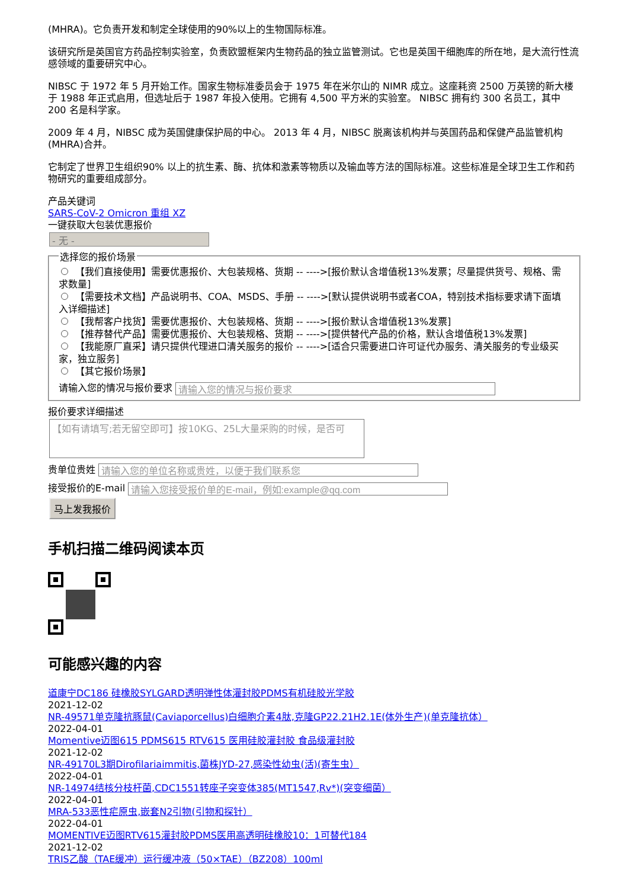(MHRA)。它负责开发和制定全球使用的90%以上的生物国际标准。
该研究所是英国官方药品控制实验室，负责欧盟框架内生物药品的独立监管测试。它也是英国干细胞库的所在地，是大流行性流感领域的重要研究中心。
NIBSC 于 1972 年 5 月开始工作。国家生物标准委员会于 1975 年在米尔山的 NIMR 成立。这座耗资 2500 万英镑的新大楼于 1988 年正式启用，但选址后于 1987 年投入使用。它拥有 4,500 平方米的实验室。 NIBSC 拥有约 300 名员工，其中 200 名是科学家。
2009 年 4 月，NIBSC 成为英国健康保护局的中心。 2013 年 4 月，NIBSC 脱离该机构并与英国药品和保健产品监管机构 (MHRA)合并。
它制定了世界卫生组织90% 以上的抗生素、酶、抗体和激素等物质以及输血等方法的国际标准。这些标准是全球卫生工作和药物研究的重要组成部分。
产品关键词
SARS-CoV-2 Omicron 重组 XZ
一键获取大包装优惠报价
- 无 -
选择您的报价场景
【我们直接使用】需要优惠报价、大包装规格、货期 -- ---->[报价默认含增值税13%发票；尽量提供货号、规格、需求数量]
【需要技术文档】产品说明书、COA、MSDS、手册 -- ---->[默认提供说明书或者COA，特别技术指标要求请下面填入详细描述]
【我帮客户找货】需要优惠报价、大包装规格、货期 -- ---->[报价默认含增值税13%发票]
【推荐替代产品】需要优惠报价、大包装规格、货期 -- ---->[提供替代产品的价格，默认含增值税13%发票]
【我能原厂直采】请只提供代理进口清关服务的报价 -- ---->[适合只需要进口许可证代办服务、清关服务的专业级买家，独立服务]
【其它报价场景】
请输入您的情况与报价要求
报价要求详细描述
【如有请填写;若无留空即可】按10KG、25L大量采购的时候，是否可
贵单位贵姓
接受报价的E-mail
马上发我报价
手机扫描二维码阅读本页
可能感兴趣的内容
道康宁DC186 硅橡胶SYLGARD透明弹性体灌封胶PDMS有机硅胶光学胶
2021-12-02
NR-49571单克隆抗豚鼠(Caviaporcellus)白细胞介素4肽,克隆GP22.21H2.1E(体外生产)(单克隆抗体）
2022-04-01
Momentive迈图615 PDMS615 RTV615 医用硅胶灌封胶 食品级灌封胶
2021-12-02
NR-49170L3期Dirofilariaimmitis,菌株JYD-27,感染性幼虫(活)(寄生虫）
2022-04-01
NR-14974结核分枝杆菌,CDC1551转座子突变体385(MT1547,Rv*)(突变细菌）
2022-04-01
MRA-533恶性疟原虫,嵌套N2引物(引物和探针）
2022-04-01
MOMENTIVE迈图RTV615灌封胶PDMS医用高透明硅橡胶10：1可替代184
2021-12-02
TRIS乙酸（TAE缓冲）运行缓冲液（50×TAE）（BZ208）100ml